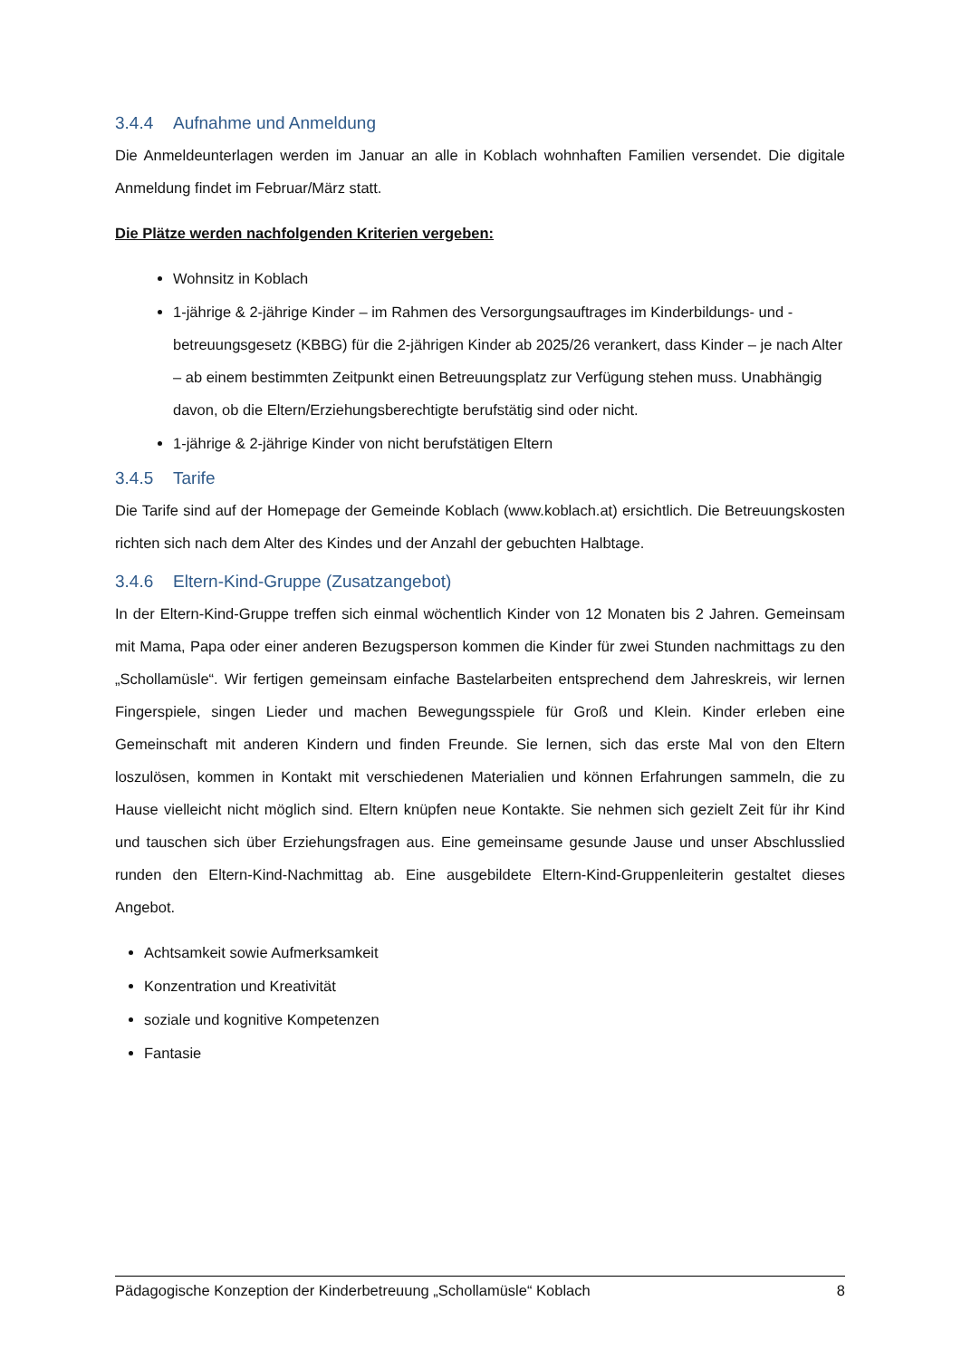3.4.4 Aufnahme und Anmeldung
Die Anmeldeunterlagen werden im Januar an alle in Koblach wohnhaften Familien versendet. Die digitale Anmeldung findet im Februar/März statt.
Die Plätze werden nachfolgenden Kriterien vergeben:
Wohnsitz in Koblach
1-jährige & 2-jährige Kinder – im Rahmen des Versorgungsauftrages im Kinderbildungs- und -betreuungsgesetz (KBBG) für die 2-jährigen Kinder ab 2025/26 verankert, dass Kinder – je nach Alter – ab einem bestimmten Zeitpunkt einen Betreuungsplatz zur Verfügung stehen muss. Unabhängig davon, ob die Eltern/Erziehungsberechtigte berufstätig sind oder nicht.
1-jährige & 2-jährige Kinder von nicht berufstätigen Eltern
3.4.5 Tarife
Die Tarife sind auf der Homepage der Gemeinde Koblach (www.koblach.at) ersichtlich. Die Betreuungskosten richten sich nach dem Alter des Kindes und der Anzahl der gebuchten Halbtage.
3.4.6 Eltern-Kind-Gruppe (Zusatzangebot)
In der Eltern-Kind-Gruppe treffen sich einmal wöchentlich Kinder von 12 Monaten bis 2 Jahren. Gemeinsam mit Mama, Papa oder einer anderen Bezugsperson kommen die Kinder für zwei Stunden nachmittags zu den „Schollamüsle“. Wir fertigen gemeinsam einfache Bastelarbeiten entsprechend dem Jahreskreis, wir lernen Fingerspiele, singen Lieder und machen Bewegungsspiele für Groß und Klein. Kinder erleben eine Gemeinschaft mit anderen Kindern und finden Freunde. Sie lernen, sich das erste Mal von den Eltern loszulösen, kommen in Kontakt mit verschiedenen Materialien und können Erfahrungen sammeln, die zu Hause vielleicht nicht möglich sind. Eltern knüpfen neue Kontakte. Sie nehmen sich gezielt Zeit für ihr Kind und tauschen sich über Erziehungsfragen aus. Eine gemeinsame gesunde Jause und unser Abschlusslied runden den Eltern-Kind-Nachmittag ab. Eine ausgebildete Eltern-Kind-Gruppenleiterin gestaltet dieses Angebot.
Achtsamkeit sowie Aufmerksamkeit
Konzentration und Kreativität
soziale und kognitive Kompetenzen
Fantasie
Pädagogische Konzeption der Kinderbetreuung „Schollamüsle“ Koblach 8